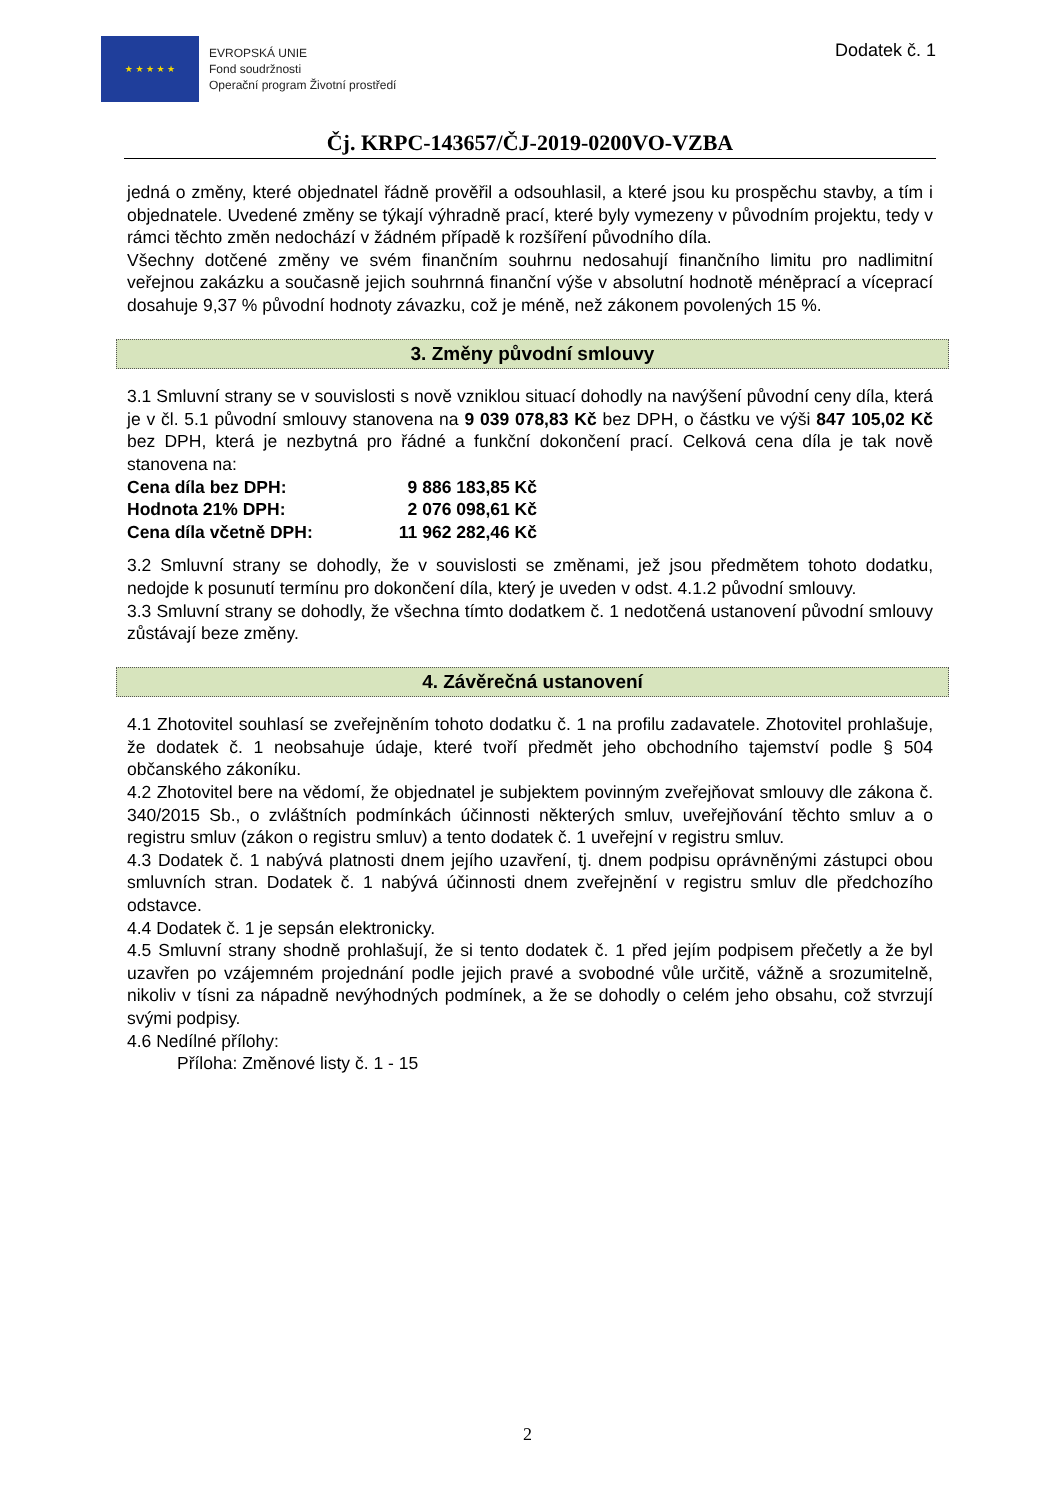★ ★ ★ ★ ★
EVROPSKÁ UNIE
Fond soudržnosti
Operační program Životní prostředí
Dodatek č. 1
Čj. KRPC-143657/ČJ-2019-0200VO-VZBA
jedná o změny, které objednatel řádně prověřil a odsouhlasil, a které jsou ku prospěchu stavby, a tím i objednatele. Uvedené změny se týkají výhradně prací, které byly vymezeny v původním projektu, tedy v rámci těchto změn nedochází v žádném případě k rozšíření původního díla.
Všechny dotčené změny ve svém finančním souhrnu nedosahují finančního limitu pro nadlimitní veřejnou zakázku a současně jejich souhrnná finanční výše v absolutní hodnotě méněprací a víceprací dosahuje 9,37 % původní hodnoty závazku, což je méně, než zákonem povolených 15 %.
3. Změny původní smlouvy
3.1 Smluvní strany se v souvislosti s nově vzniklou situací dohodly na navýšení původní ceny díla, která je v čl. 5.1 původní smlouvy stanovena na 9 039 078,83 Kč bez DPH, o částku ve výši 847 105,02 Kč bez DPH, která je nezbytná pro řádné a funkční dokončení prací. Celková cena díla je tak nově stanovena na:
Cena díla bez DPH: 9 886 183,85 Kč
Hodnota 21% DPH: 2 076 098,61 Kč
Cena díla včetně DPH: 11 962 282,46 Kč
3.2 Smluvní strany se dohodly, že v souvislosti se změnami, jež jsou předmětem tohoto dodatku, nedojde k posunutí termínu pro dokončení díla, který je uveden v odst. 4.1.2 původní smlouvy.
3.3 Smluvní strany se dohodly, že všechna tímto dodatkem č. 1 nedotčená ustanovení původní smlouvy zůstávají beze změny.
4. Závěrečná ustanovení
4.1 Zhotovitel souhlasí se zveřejněním tohoto dodatku č. 1 na profilu zadavatele. Zhotovitel prohlašuje, že dodatek č. 1 neobsahuje údaje, které tvoří předmět jeho obchodního tajemství podle § 504 občanského zákoníku.
4.2 Zhotovitel bere na vědomí, že objednatel je subjektem povinným zveřejňovat smlouvy dle zákona č. 340/2015 Sb., o zvláštních podmínkách účinnosti některých smluv, uveřejňování těchto smluv a o registru smluv (zákon o registru smluv) a tento dodatek č. 1 uveřejní v registru smluv.
4.3 Dodatek č. 1 nabývá platnosti dnem jejího uzavření, tj. dnem podpisu oprávněnými zástupci obou smluvních stran. Dodatek č. 1 nabývá účinnosti dnem zveřejnění v registru smluv dle předchozího odstavce.
4.4 Dodatek č. 1 je sepsán elektronicky.
4.5 Smluvní strany shodně prohlašují, že si tento dodatek č. 1 před jejím podpisem přečetly a že byl uzavřen po vzájemném projednání podle jejich pravé a svobodné vůle určitě, vážně a srozumitelně, nikoliv v tísni za nápadně nevýhodných podmínek, a že se dohodly o celém jeho obsahu, což stvrzují svými podpisy.
4.6 Nedílné přílohy:
Příloha: Změnové listy č. 1 - 15
2